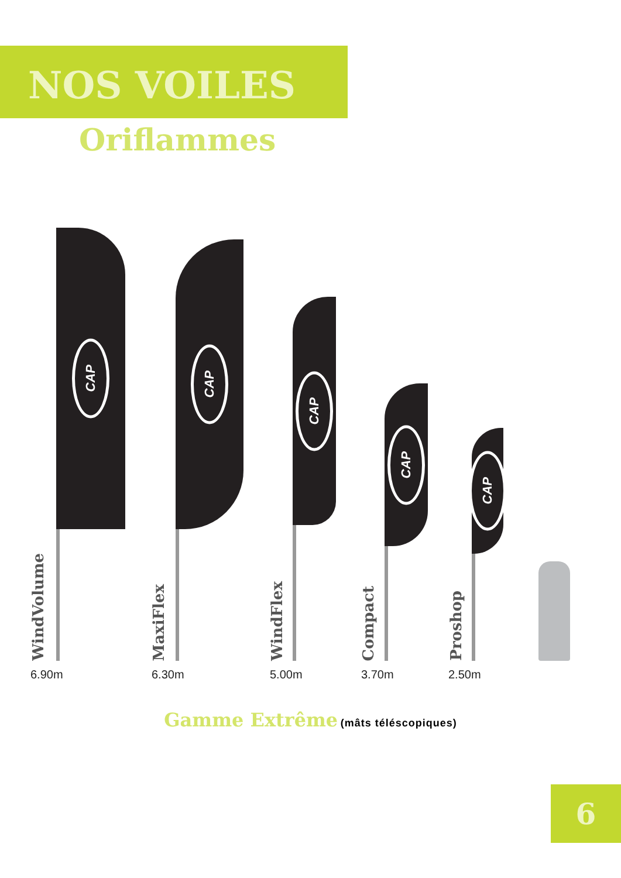NOS VOILES
Oriflammes
WindVolume
CAP
MaxiFlex
CAP
WindFlex
CAP
Compact
CAP
Proshop
CAP
6.90m 6.30m 5.00m 3.70m 2.50m
Gamme Extrême (mâts téléscopiques)
6